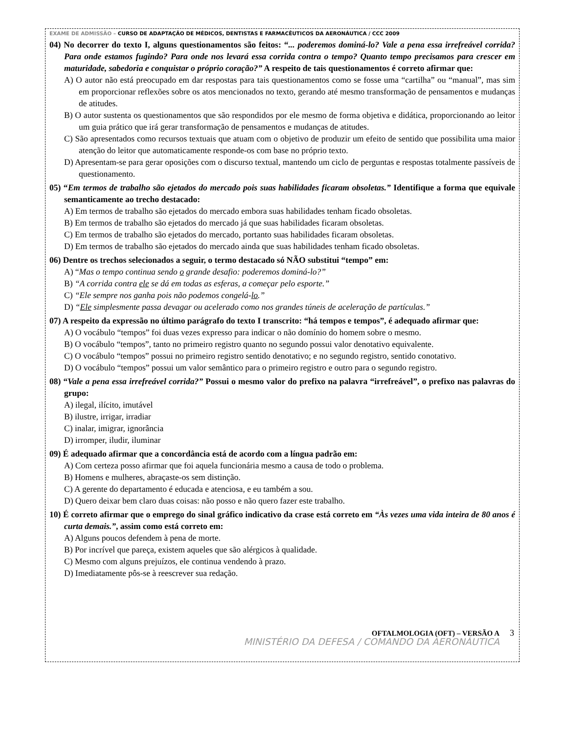EXAME DE ADMISSÃO – CURSO DE ADAPTAÇÃO DE MÉDICOS, DENTISTAS E FARMACÊUTICOS DA AERONÁUTICA / CCC 2009
04) No decorrer do texto I, alguns questionamentos são feitos: “... poderemos dominá-lo? Vale a pena essa irrefreável corrida? Para onde estamos fugindo? Para onde nos levará essa corrida contra o tempo? Quanto tempo precisamos para crescer em maturidade, sabedoria e conquistar o próprio coração?” A respeito de tais questionamentos é correto afirmar que:
A) O autor não está preocupado em dar respostas para tais questionamentos como se fosse uma “cartilha” ou “manual”, mas sim em proporcionar reflexões sobre os atos mencionados no texto, gerando até mesmo transformação de pensamentos e mudanças de atitudes.
B) O autor sustenta os questionamentos que são respondidos por ele mesmo de forma objetiva e didática, proporcionando ao leitor um guia prático que irá gerar transformação de pensamentos e mudanças de atitudes.
C) São apresentados como recursos textuais que atuam com o objetivo de produzir um efeito de sentido que possibilita uma maior atenção do leitor que automaticamente responde-os com base no próprio texto.
D) Apresentam-se para gerar oposições com o discurso textual, mantendo um ciclo de perguntas e respostas totalmente passíveis de questionamento.
05) “Em termos de trabalho são ejetados do mercado pois suas habilidades ficaram obsoletas.” Identifique a forma que equivale semanticamente ao trecho destacado:
A) Em termos de trabalho são ejetados do mercado embora suas habilidades tenham ficado obsoletas.
B) Em termos de trabalho são ejetados do mercado já que suas habilidades ficaram obsoletas.
C) Em termos de trabalho são ejetados do mercado, portanto suas habilidades ficaram obsoletas.
D) Em termos de trabalho são ejetados do mercado ainda que suas habilidades tenham ficado obsoletas.
06) Dentre os trechos selecionados a seguir, o termo destacado só NÃO substitui “tempo” em:
A) “Mas o tempo continua sendo o grande desafio: poderemos dominá-lo?”
B) “A corrida contra ele se dá em todas as esferas, a começar pelo esporte.”
C) “Ele sempre nos ganha pois não podemos congelá-lo.”
D) “Ele simplesmente passa devagar ou acelerado como nos grandes túneis de aceleração de partículas.”
07) A respeito da expressão no último parágrafo do texto I transcrito: “há tempos e tempos”, é adequado afirmar que:
A) O vocábulo “tempos” foi duas vezes expresso para indicar o não domínio do homem sobre o mesmo.
B) O vocábulo “tempos”, tanto no primeiro registro quanto no segundo possui valor denotativo equivalente.
C) O vocábulo “tempos” possui no primeiro registro sentido denotativo; e no segundo registro, sentido conotativo.
D) O vocábulo “tempos” possui um valor semântico para o primeiro registro e outro para o segundo registro.
08) “Vale a pena essa irrefreável corrida?” Possui o mesmo valor do prefixo na palavra “irrefreável”, o prefixo nas palavras do grupo:
A) ilegal, ilícito, imutável
B) ilustre, irrigar, irradiar
C) inalar, imigrar, ignorância
D) irromper, iludir, iluminar
09) É adequado afirmar que a concordância está de acordo com a língua padrão em:
A) Com certeza posso afirmar que foi aquela funcionária mesmo a causa de todo o problema.
B) Homens e mulheres, abraçaste-os sem distinção.
C) A gerente do departamento é educada e atenciosa, e eu também a sou.
D) Quero deixar bem claro duas coisas: não posso e não quero fazer este trabalho.
10) É correto afirmar que o emprego do sinal gráfico indicativo da crase está correto em “Às vezes uma vida inteira de 80 anos é curta demais.”, assim como está correto em:
A) Alguns poucos defendem à pena de morte.
B) Por incrível que pareça, existem aqueles que são alérgicos à qualidade.
C) Mesmo com alguns prejuízos, ele continua vendendo à prazo.
D) Imediatamente pôs-se à reescrever sua redação.
OFTALMOLOGIA (OFT) – VERSÃO A 3
MINISTÉRIO DA DEFESA / COMANDO DA AERONÁUTICA